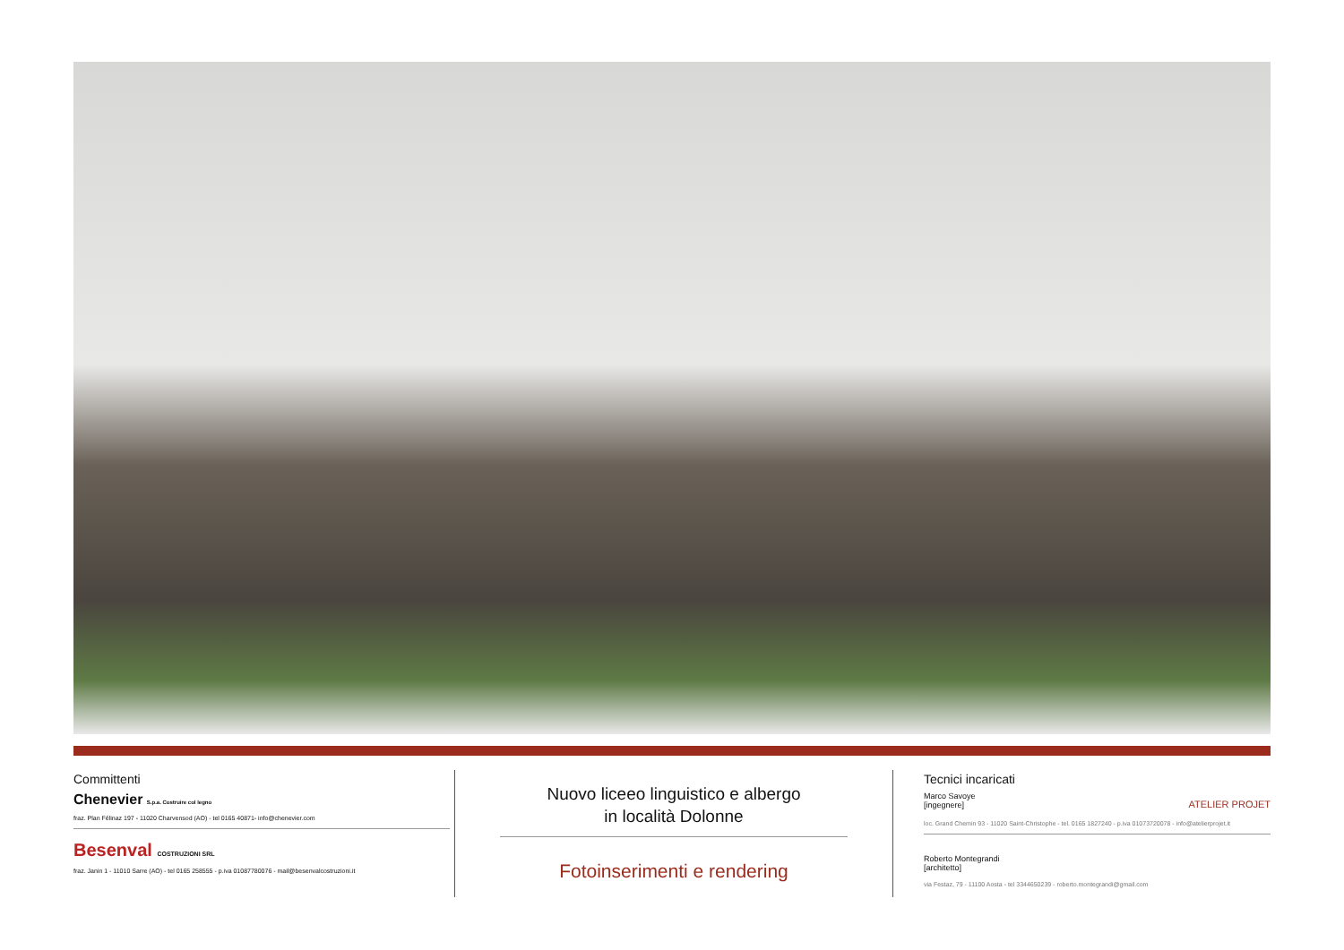Committenti
Chenevier S.p.a. Costruire col legno
fraz. Plan Félinaz 197 - 11020 Charvensod (AO) - tel 0165 40871- info@chenevier.com
Besenval COSTRUZIONI SRL
fraz. Janin 1 - 11010 Sarre (AO) - tel 0165 258555 - p.iva 01087780076 - mail@besenvalcostruzioni.it
Nuovo liceeo linguistico e albergo
in località Dolonne
Fotoinserimenti e rendering
Tecnici incaricati ATELIER PROJET
Marco Savoye
[ingegnere]
loc. Grand Chemin 93 - 11020 Saint-Christophe - tel. 0165 1827240 - p.iva 01073720078 - info@atelierprojet.it
Roberto Montegrandi
[architetto]
via Festaz, 79 - 11100 Aosta - tel 3344650239 - roberto.montegrandi@gmail.com